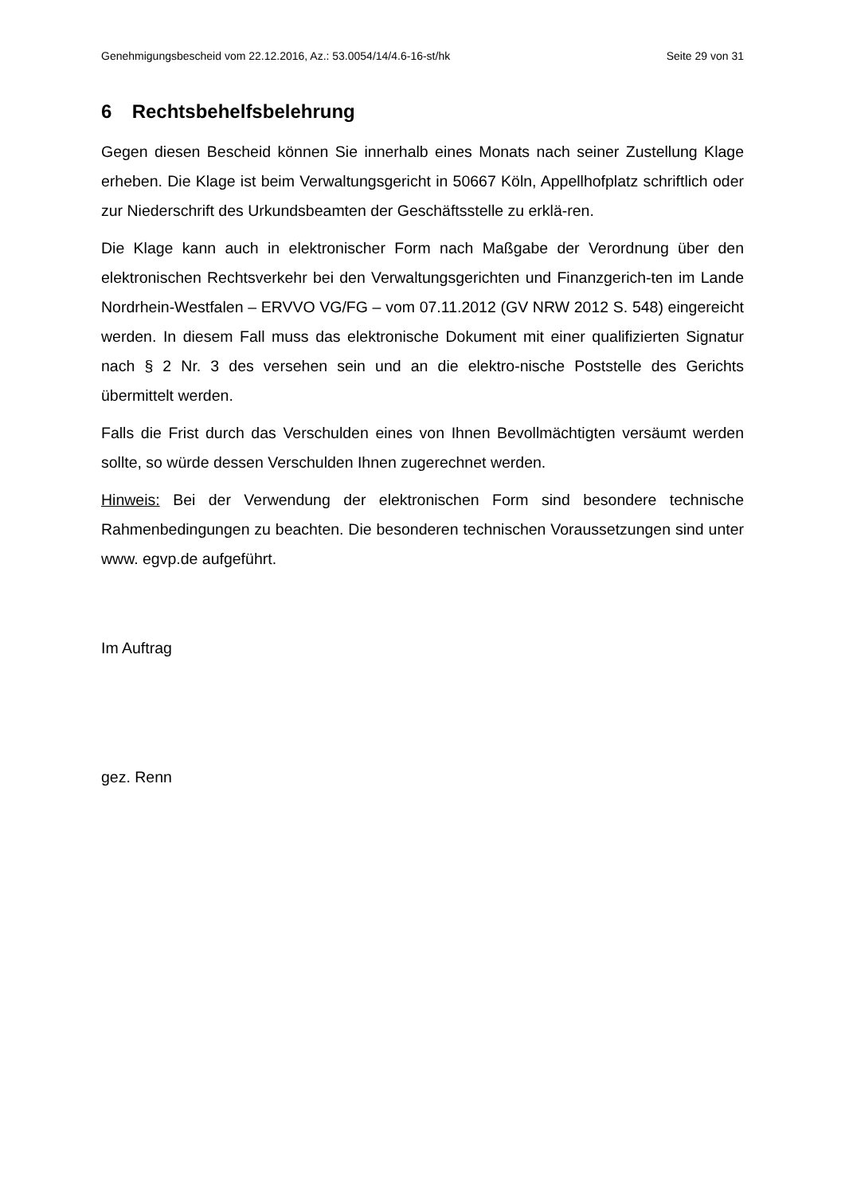Genehmigungsbescheid vom 22.12.2016, Az.: 53.0054/14/4.6-16-st/hk Seite 29 von 31
6 Rechtsbehelfsbelehrung
Gegen diesen Bescheid können Sie innerhalb eines Monats nach seiner Zustellung Klage erheben. Die Klage ist beim Verwaltungsgericht in 50667 Köln, Appellhofplatz schriftlich oder zur Niederschrift des Urkundsbeamten der Geschäftsstelle zu erklä-ren.
Die Klage kann auch in elektronischer Form nach Maßgabe der Verordnung über den elektronischen Rechtsverkehr bei den Verwaltungsgerichten und Finanzgerich-ten im Lande Nordrhein-Westfalen – ERVVO VG/FG – vom 07.11.2012 (GV NRW 2012 S. 548) eingereicht werden. In diesem Fall muss das elektronische Dokument mit einer qualifizierten Signatur nach § 2 Nr. 3 des versehen sein und an die elektro-nische Poststelle des Gerichts übermittelt werden.
Falls die Frist durch das Verschulden eines von Ihnen Bevollmächtigten versäumt werden sollte, so würde dessen Verschulden Ihnen zugerechnet werden.
Hinweis: Bei der Verwendung der elektronischen Form sind besondere technische Rahmenbedingungen zu beachten. Die besonderen technischen Voraussetzungen sind unter www. egvp.de aufgeführt.
Im Auftrag
gez. Renn